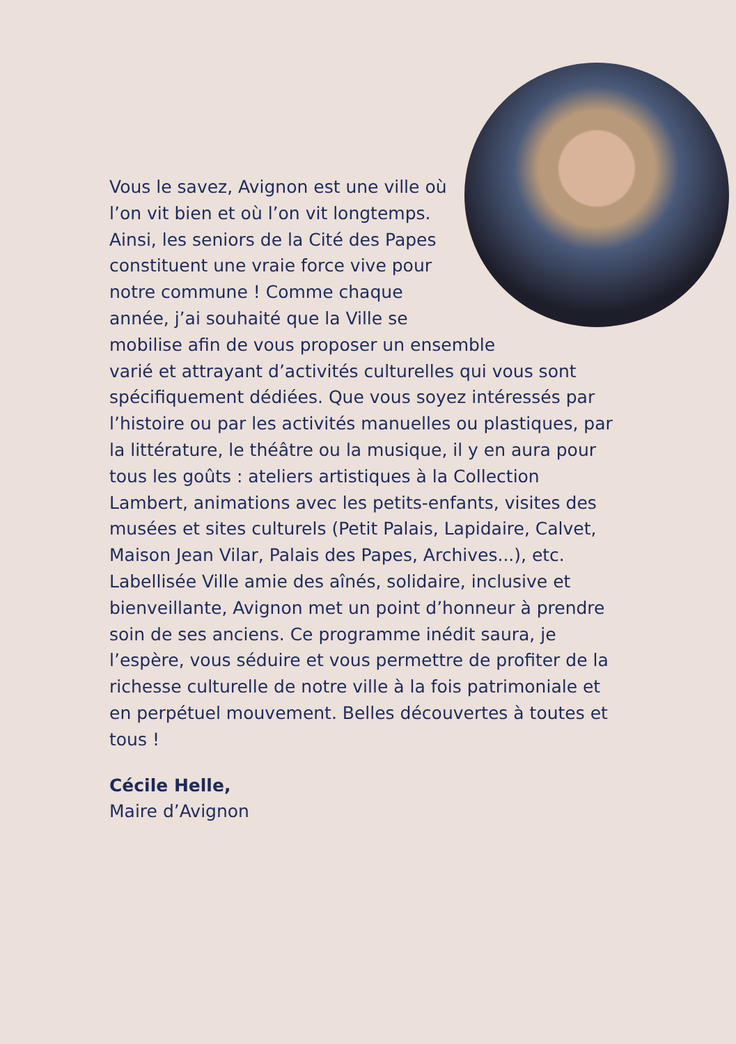Vous le savez, Avignon est une ville où l’on vit bien et où l’on vit longtemps. Ainsi, les seniors de la Cité des Papes constituent une vraie force vive pour notre commune ! Comme chaque année, j’ai souhaité que la Ville se mobilise afin de vous proposer un ensemble varié et attrayant d’activités culturelles qui vous sont spécifiquement dédiées. Que vous soyez intéressés par l’histoire ou par les activités manuelles ou plastiques, par la littérature, le théâtre ou la musique, il y en aura pour tous les goûts : ateliers artistiques à la Collection Lambert, animations avec les petits-enfants, visites des musées et sites culturels (Petit Palais, Lapidaire, Calvet, Maison Jean Vilar, Palais des Papes, Archives...), etc. Labellisée Ville amie des aînés, solidaire, inclusive et bienveillante, Avignon met un point d’honneur à prendre soin de ses anciens. Ce programme inédit saura, je l’espère, vous séduire et vous permettre de profiter de la richesse culturelle de notre ville à la fois patrimoniale et en perpétuel mouvement. Belles découvertes à toutes et tous !
Cécile Helle,
Maire d’Avignon